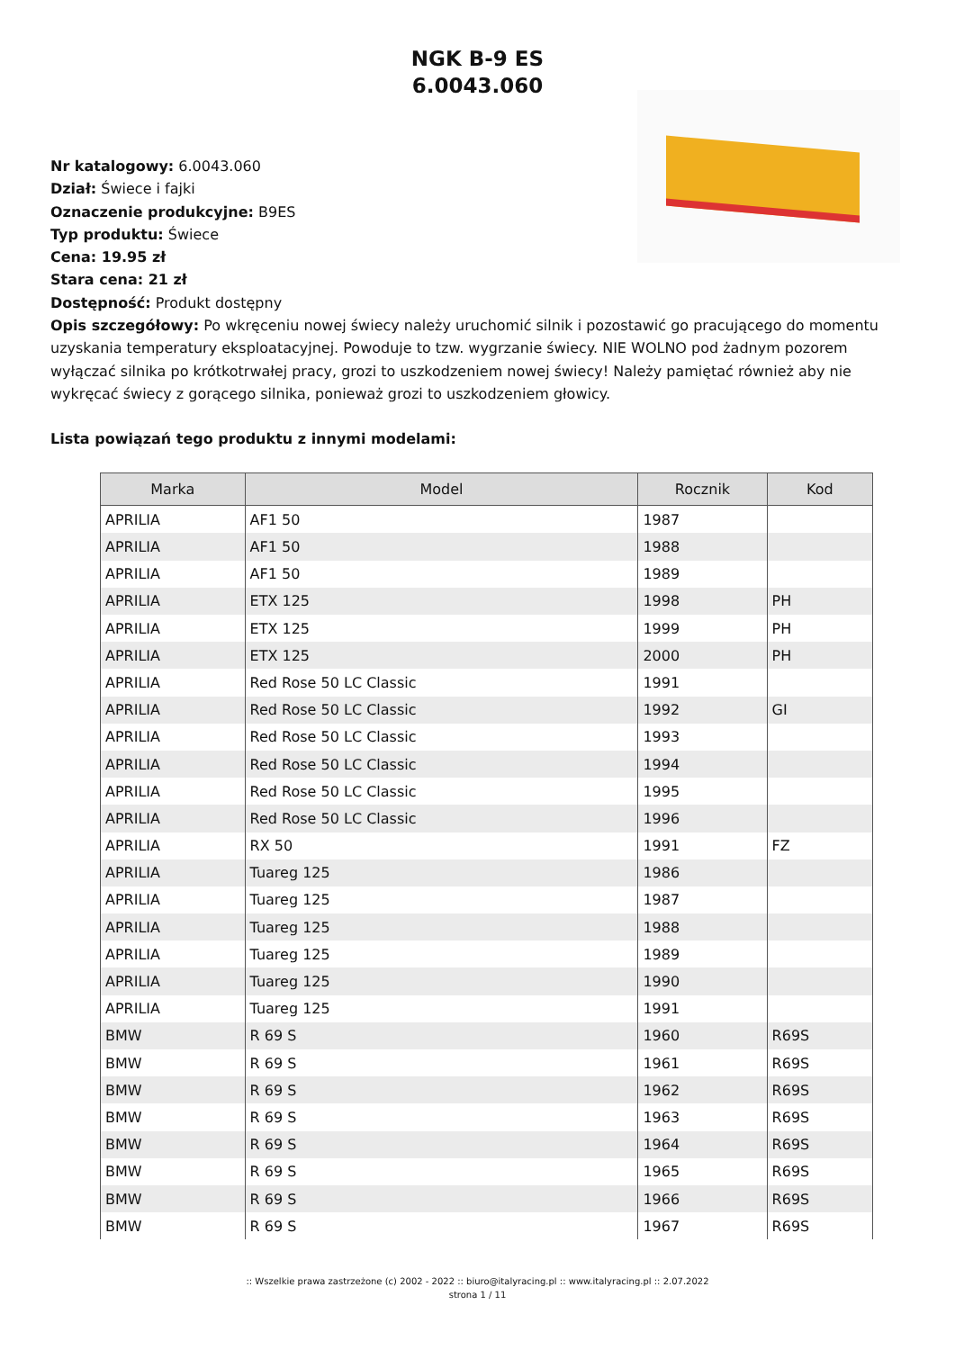NGK B-9 ES
6.0043.060
Nr katalogowy: 6.0043.060
Dział: Świece i fajki
Oznaczenie produkcyjne: B9ES
Typ produktu: Świece
Cena: 19.95 zł
Stara cena: 21 zł
Dostępność: Produkt dostępny
Opis szczegółowy: Po wkręceniu nowej świecy należy uruchomić silnik i pozostawić go pracującego do momentu uzyskania temperatury eksploatacyjnej. Powoduje to tzw. wygrzanie świecy. NIE WOLNO pod żadnym pozorem wyłączać silnika po krótkotrwałej pracy, grozi to uszkodzeniem nowej świecy! Należy pamiętać również aby nie wykręcać świecy z gorącego silnika, ponieważ grozi to uszkodzeniem głowicy.
Lista powiązań tego produktu z innymi modelami:
| Marka | Model | Rocznik | Kod |
| --- | --- | --- | --- |
| APRILIA | AF1 50 | 1987 | |
| APRILIA | AF1 50 | 1988 | |
| APRILIA | AF1 50 | 1989 | |
| APRILIA | ETX 125 | 1998 | PH |
| APRILIA | ETX 125 | 1999 | PH |
| APRILIA | ETX 125 | 2000 | PH |
| APRILIA | Red Rose 50 LC Classic | 1991 | |
| APRILIA | Red Rose 50 LC Classic | 1992 | GI |
| APRILIA | Red Rose 50 LC Classic | 1993 | |
| APRILIA | Red Rose 50 LC Classic | 1994 | |
| APRILIA | Red Rose 50 LC Classic | 1995 | |
| APRILIA | Red Rose 50 LC Classic | 1996 | |
| APRILIA | RX 50 | 1991 | FZ |
| APRILIA | Tuareg 125 | 1986 | |
| APRILIA | Tuareg 125 | 1987 | |
| APRILIA | Tuareg 125 | 1988 | |
| APRILIA | Tuareg 125 | 1989 | |
| APRILIA | Tuareg 125 | 1990 | |
| APRILIA | Tuareg 125 | 1991 | |
| BMW | R 69 S | 1960 | R69S |
| BMW | R 69 S | 1961 | R69S |
| BMW | R 69 S | 1962 | R69S |
| BMW | R 69 S | 1963 | R69S |
| BMW | R 69 S | 1964 | R69S |
| BMW | R 69 S | 1965 | R69S |
| BMW | R 69 S | 1966 | R69S |
| BMW | R 69 S | 1967 | R69S |
:: Wszelkie prawa zastrzeżone (c) 2002 - 2022 :: biuro@italyracing.pl :: www.italyracing.pl :: 2.07.2022
strona 1 / 11